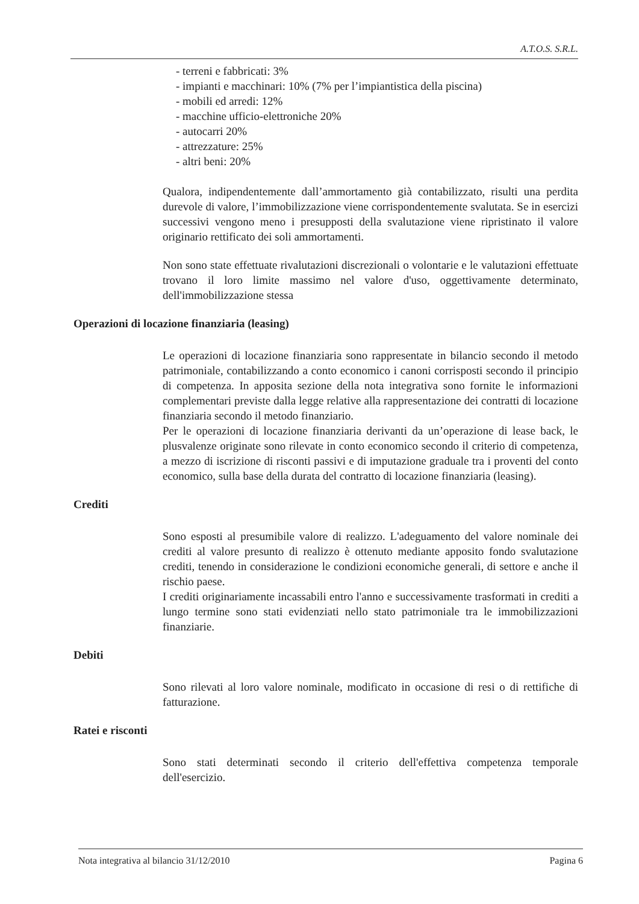A.T.O.S. S.R.L.
- terreni e fabbricati: 3%
- impianti e macchinari: 10% (7% per l’impiantistica della piscina)
- mobili ed arredi: 12%
- macchine ufficio-elettroniche 20%
- autocarri 20%
- attrezzature: 25%
- altri beni: 20%
Qualora, indipendentemente dall’ammortamento già contabilizzato, risulti una perdita durevole di valore, l’immobilizzazione viene corrispondentemente svalutata. Se in esercizi successivi vengono meno i presupposti della svalutazione viene ripristinato il valore originario rettificato dei soli ammortamenti.
Non sono state effettuate rivalutazioni discrezionali o volontarie e le valutazioni effettuate trovano il loro limite massimo nel valore d'uso, oggettivamente determinato, dell'immobilizzazione stessa
Operazioni di locazione finanziaria (leasing)
Le operazioni di locazione finanziaria sono rappresentate in bilancio secondo il metodo patrimoniale, contabilizzando a conto economico i canoni corrisposti secondo il principio di competenza. In apposita sezione della nota integrativa sono fornite le informazioni complementari previste dalla legge relative alla rappresentazione dei contratti di locazione finanziaria secondo il metodo finanziario.
Per le operazioni di locazione finanziaria derivanti da un’operazione di lease back, le plusvalenze originate sono rilevate in conto economico secondo il criterio di competenza, a mezzo di iscrizione di risconti passivi e di imputazione graduale tra i proventi del conto economico, sulla base della durata del contratto di locazione finanziaria (leasing).
Crediti
Sono esposti al presumibile valore di realizzo. L'adeguamento del valore nominale dei crediti al valore presunto di realizzo è ottenuto mediante apposito fondo svalutazione crediti, tenendo in considerazione le condizioni economiche generali, di settore e anche il rischio paese.
I crediti originariamente incassabili entro l'anno e successivamente trasformati in crediti a lungo termine sono stati evidenziati nello stato patrimoniale tra le immobilizzazioni finanziarie.
Debiti
Sono rilevati al loro valore nominale, modificato in occasione di resi o di rettifiche di fatturazione.
Ratei e risconti
Sono stati determinati secondo il criterio dell'effettiva competenza temporale dell'esercizio.
Nota integrativa al bilancio 31/12/2010 Pagina 6